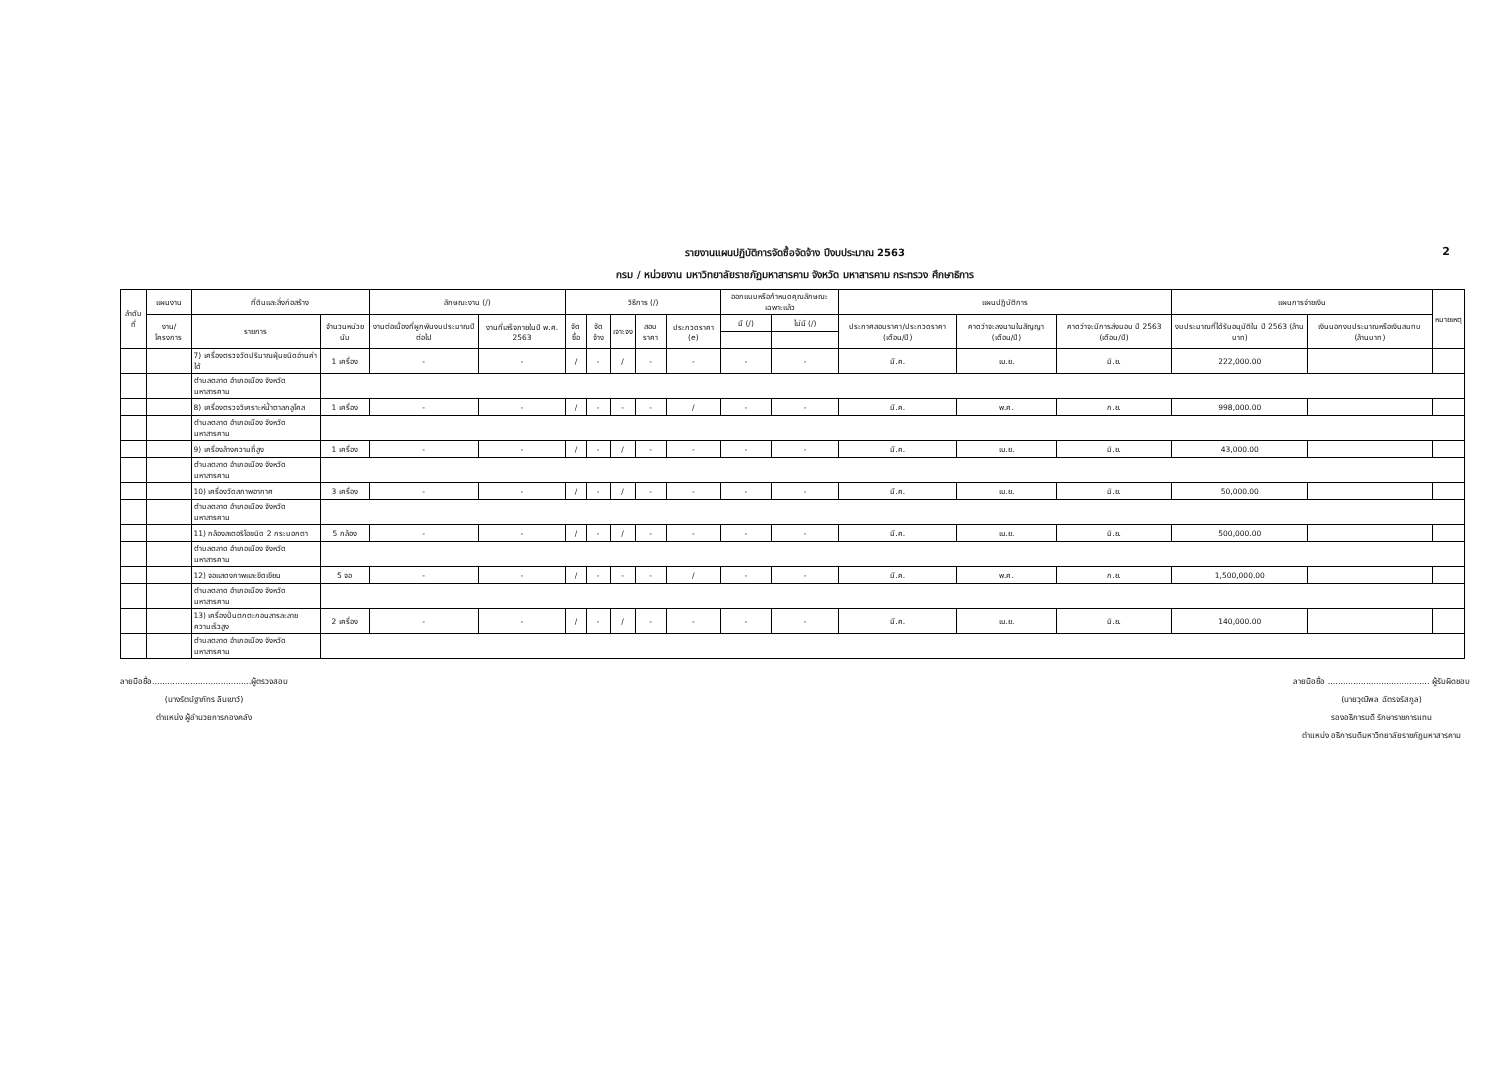รายงานแผนปฏิบัติการจัดซื้อจัดจ้าง ปีงบประมาณ 2563 2
กรม / หน่วยงาน มหาวิทยาลัยราชภัฏมหาสารคาม จังหวัด มหาสารคาม กระทรวง ศึกษาธิการ
| ลำดับที่ | แผนงาน | ที่ดินและสิ่งก่อสร้าง | | ลักษณะงาน (/) | | วิธีการ (/) | | | | | ออกแบบหรือกำหนดคุณลักษณะเฉพาะแล้ว | | แผนปฏิบัติการ | | | แผนการจ่ายเงิน | | หมายเหตุ |
| --- | --- | --- | --- | --- | --- | --- | --- | --- | --- | --- | --- | --- | --- | --- | --- | --- | --- | --- |
| | งาน/โครงการ | รายการ | จำนวนหน่วยนับ | งานต่อเนื่องที่ผูกพันงบประมาณปีต่อไป | งานที่เสร็จภายในปี พ.ศ. 2563 | จัดซื้อ | จัดจ้าง | เจาะจง | สอบราคา | ประกวดราคา (e) | มี (/) | ไม่มี (/) | ประกาศสอบราคา/ประกวดราคา (เดือน/ปี) | คาดว่าจะลงนามในสัญญา (เดือน/ปี) | คาดว่าจะมีการส่งมอบ ปี 2563 (เดือน/ปี) | งบประมาณที่ได้รับอนุมัติใน ปี 2563 (ล้านบาท) | เงินนอกงบประมาณหรือเงินสมทบ (ล้านบาท) | |
| | | 7) เครื่องตรวจวัดปริมาณฝุ่นชนิดอ่านค่าได้ | 1 เครื่อง | - | - | / | - | / | - | - | - | - | มี.ค. | เม.ย. | มิ.ย. | 222,000.00 | | |
| | | ตำบลตลาด อำเภอเมือง จังหวัดมหาสารคาม | | | | | | | | | | | | | | | | |
| | | 8) เครื่องตรวจวิเคราะห์น้ำตาลกลูโคส | 1 เครื่อง | - | - | / | - | - | - | / | - | - | มี.ค. | พ.ค. | ก.ย. | 998,000.00 | | |
| | | ตำบลตลาด อำเภอเมือง จังหวัดมหาสารคาม | | | | | | | | | | | | | | | | |
| | | 9) เครื่องล้างความถี่สูง | 1 เครื่อง | - | - | / | - | / | - | - | - | - | มี.ค. | เม.ย. | มิ.ย. | 43,000.00 | | |
| | | ตำบลตลาด อำเภอเมือง จังหวัดมหาสารคาม | | | | | | | | | | | | | | | | |
| | | 10) เครื่องวัดสภาพอากาศ | 3 เครื่อง | - | - | / | - | / | - | - | - | - | มี.ค. | เม.ย. | มิ.ย. | 50,000.00 | | |
| | | ตำบลตลาด อำเภอเมือง จังหวัดมหาสารคาม | | | | | | | | | | | | | | | | |
| | | 11) กล้องสเตอริโอชนิด 2 กระบอกตา | 5 กล้อง | - | - | / | - | / | - | - | - | - | มี.ค. | เม.ย. | มิ.ย. | 500,000.00 | | |
| | | ตำบลตลาด อำเภอเมือง จังหวัดมหาสารคาม | | | | | | | | | | | | | | | | |
| | | 12) จอแสดงภาพและขีดเขียน | 5 จอ | - | - | / | - | - | - | / | - | - | มี.ค. | พ.ค. | ก.ย. | 1,500,000.00 | | |
| | | ตำบลตลาด อำเภอเมือง จังหวัดมหาสารคาม | | | | | | | | | | | | | | | | |
| | | 13) เครื่องปั่นตกตะกอนสารละลายความเร็วสูง | 2 เครื่อง | - | - | / | - | / | - | - | - | - | มี.ค. | เม.ย. | มิ.ย. | 140,000.00 | | |
| | | ตำบลตลาด อำเภอเมือง จังหวัดมหาสารคาม | | | | | | | | | | | | | | | | |
ลายมือชื่อ.......................................ผู้ตรวจสอบ
(นางรัตน์ฐาภัทร ลินเขาว์)
ตำแหน่ง ผู้อำนวยการกองคลัง
ลายมือชื่อ ........................................ ผู้รับผิดชอบ
(นายวุฒิพล ฉัตรจรัสกูล)
รองอธิการบดี รักษาราชการแทน
ตำแหน่ง อธิการบดีมหาวิทยาลัยราชภัฏมหาสารคาม